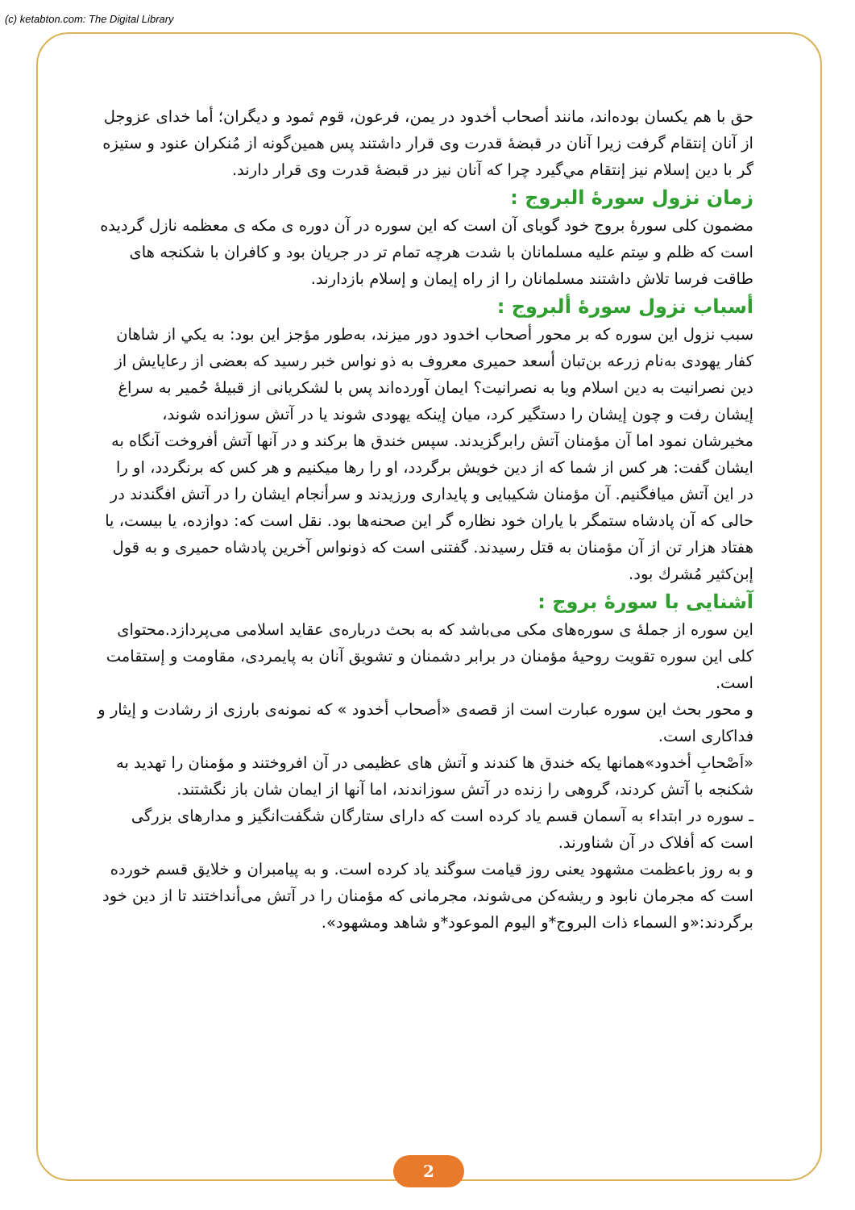(c) ketabton.com: The Digital Library
حق با هم یکسان بوده‌اند، مانند أصحاب أخدود در یمن، فرعون، قوم ثمود و دیگران؛ أما خدای عزوجل از آنان إنتقام گرفت زیرا آنان در قبضهٔ قدرت وی قرار داشتند پس همین‌گونه از مُنکران عنود و ستیزه گر با دین إسلام نیز إنتقام مي‌گيرد چرا که آنان نیز در قبضهٔ قدرت وی قرار دارند.
زمان نزول سورهٔ البروج :
مضمون کلی سورهٔ بروج خود گویای آن است که این سوره در آن دوره ی مکه ی معظمه نازل گردیده است که ظلم و سِتم علیه مسلمانان با شدت هرچه تمام تر در جریان بود و کافران با شکنجه های طاقت فرسا تلاش داشتند مسلمانان را از راه إیمان و إسلام بازدارند.
أسباب نزول سورهٔ ألبروج :
سبب نزول این سوره که بر محور أصحاب اخدود دور میزند، به‌طور مؤجز این بود: به یکي از شاهان کفار یهودی به‌نام زرعه بن‌تبان أسعد حمیری معروف به ذو نواس خبر رسید که بعضی از رعایایش از دین نصرانیت به دین اسلام ویا به نصرانیت؟ ایمان آورده‌اند پس با لشکریانی از قبیلهٔ حُمیر به سراغ إيشان رفت و چون إيشان را دستگیر کرد، میان إینکه یهودی شوند یا در آتش سوزانده شوند، مخیرشان نمود اما آن مؤمنان آتش رابرگزیدند. سپس خندق ها برکند و در آنها آتش أفروخت آنگاه به ایشان گفت: هر کس از شما که از دین خویش برگردد، او را رها میکنیم و هر کس که برنگردد، او را در این آتش میافگنیم. آن مؤمنان شکیبایی و پایداری ورزیدند و سرأنجام ایشان را در آتش افگندند در حالی که آن پادشاه ستمگر با یاران خود نظاره گر این صحنه‌ها بود. نقل است که: دوازده، یا بیست، یا هفتاد هزار تن از آن مؤمنان به قتل رسیدند. گفتنی است که ذونواس آخرین پادشاه حمیری و به قول إبن‌كثير مُشرك بود.
آشنایی با سورهٔ بروج :
این سوره از جملهٔ ی سوره‌های مکی می‌باشد که به بحث درباره‌ی عقاید اسلامی می‌پردازد.محتوای کلی این سوره تقویت روحیهٔ مؤمنان در برابر دشمنان و تشویق آنان به پایمردی، مقاومت و إستقامت است.
و محور بحث این سوره عبارت است از قصه‌ی «أصحاب أخدود » که نمونه‌ی بارزی از رشادت و إيثار و فداکاری است.
«اَصْحابِ أخدود»همانها یکه خندق ها کندند و آتش های عظیمی در آن افروختند و مؤمنان را تهدید به شکنجه با آتش کردند، گروهی را زنده در آتش سوزاندند، اما آنها از ایمان شان باز نگشتند.
ـ سوره در ابتداء به آسمان قسم یاد کرده است که دارای ستارگان شگفت‌انگیز و مدارهای بزرگی است که أفلاک در آن شناورند.
و به روز باعظمت مشهود یعنی روز قیامت سوگند یاد کرده است. و به پیامبران و خلایق قسم خورده است که مجرمان نابود و ریشه‌کن می‌شوند، مجرمانی که مؤمنان را در آتش می‌أنداختند تا از دین خود برگردند:«و السماء ذات البروج*و اليوم الموعود*و شاهد ومشهود».
2